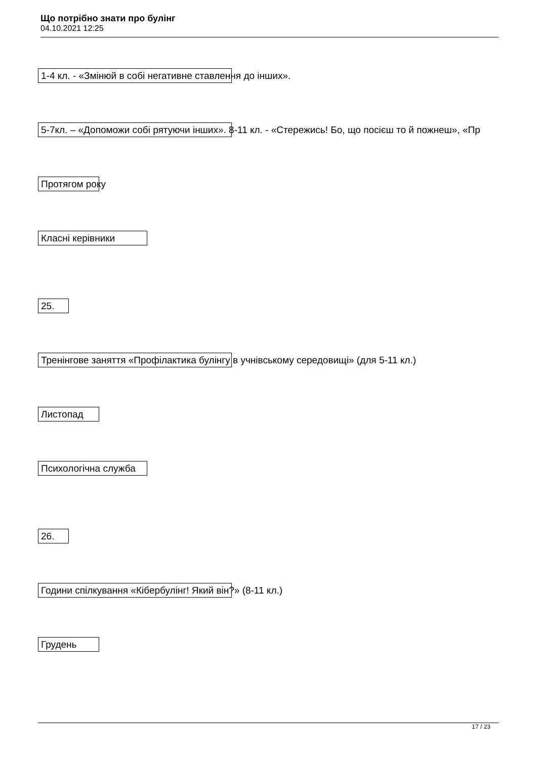Що потрібно знати про булінг
04.10.2021 12:25
1-4 кл. - «Змінюй в собі негативне ставлення до інших».
5-7кл. – «Допоможи собі рятуючи інших». 8-11 кл. - «Стережись! Бо, що посієш то й пожнеш», «Пр
Протягом року
Класні керівники
25.
Тренінгове заняття «Профілактика булінгу в учнівському середовищі» (для 5-11 кл.)
Листопад
Психологічна служба
26.
Години спілкування «Кібербулінг! Який він?» (8-11 кл.)
Грудень
17 / 23